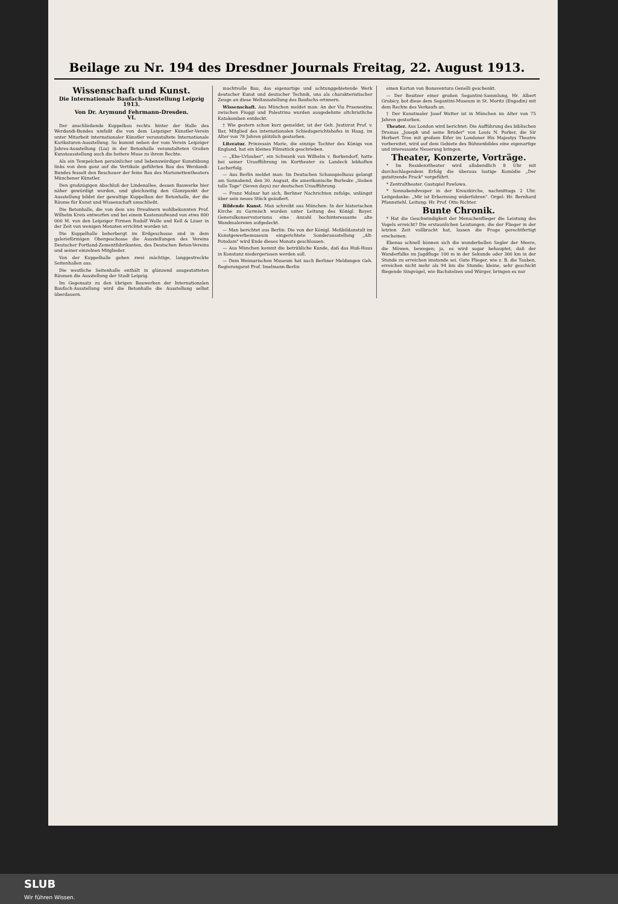Beilage zu Nr. 194 des Dresdner Journals Freitag, 22. August 1913.
Wissenschaft und Kunst.
Die Internationale Baufach-Ausstellung Leipzig 1913.
Von Dr. Arymund Fehrmann-Dresden.
VI.
Der anschließende Kuppelbau rechts hinter der Halle des Werdandi-Bundes umfaßt die von dem Leipziger Künstler-Verein unter Mitarbeit internationaler Künstler veranstaltete Internationale Karikaturen-Ausstellung. So kommt neben der vom Verein Leipziger Jahres-Ausstellung (Lia) in der Betonhalle veranstalteten Großen Kunstausstellung auch die heitere Muse zu ihrem Rechte.
Als ein Tempelchen persönlicher und liebenswürdiger Kunstübung links von dem ganz auf die Vertikale geführten Bau des Werdandi-Bundes fesselt den Beschauer der feine Bau des Marionettentheaters Münchener Künstler.
Den großzügigen Abschluß der Lindenallee, dessen Bauwerke hier näher gewürdigt wurden, und gleichzeitig den Glanzpunkt der Ausstellung bildet der gewaltige Kuppelbau der Betonhalle, der die Räume für Kunst und Wissenschaft umschließt.
Die Betonhalle, die von dem uns Dresdnern wohlbekannten Prof. Wilhelm Kreis entworfen und bei einem Kostenaufwand von etwa 800 000 M. von den Leipziger Firmen Rudolf Wolle und Kell & Löser in der Zeit von wenigen Monaten errichtet worden ist.
Die Kuppelhalle beherbergt im Erdgeschosse und in dem galerieförmigen Obergeschosse die Ausstellungen des Vereins Deutscher Portland-Zementfabrikanten, des Deutschen Beton-Vereins und seiner einzelnen Mitglieder.
Von der Kuppelhalle gehen zwei mächtige, langgestreckte Seitenhallen aus.
Die westliche Seitenhalle enthält in glänzend ausgestatteten Räumen die Ausstellung der Stadt Leipzig.
Im Gegensatz zu den übrigen Bauwerken der Internationalen Baufach-Ausstellung wird die Betonhalle die Ausstellung selbst überdauern.
machtvolle Bau, das eigenartige und achtunggebietende Werk deutscher Kunst und deutscher Technik, uns als charakteristischer Zeuge an diese Weltausstellung des Baufachs erinnern.
Wissenschaft. Aus München meldet man: An der Via Praenestina zwischen Fiuggi und Palestrina wurden ausgedehnte altchristliche Katakomben entdeckt.
† Wie gestern schon kurz gemeldet, ist der Geh. Justizrat Prof. v. Bar, Mitglied des internationalen Schiedsgerichtshofes in Haag, im Alter von 78 Jahren plötzlich gestorben.
Literatur. Prinzessin Marie, die einzige Tochter des Königs von England, hat ein kleines Filmstück geschrieben.
— „Ehe-Urlauber", ein Schwank von Wilhelm v. Borkendorf, hatte bei seiner Uraufführung im Kurtheater zu Landeck lebhaften Lacherfolg.
— Aus Berlin meldet man: Im Deutschen Schauspielhaus gelangt am Sonnabend, den 30. August, die amerikanische Burleske „Sieben tolle Tage" (Seven days) zur deutschen Uraufführung.
— Franz Molnar hat sich, Berliner Nachrichten zufolge, unlängst über sein neues Stück geäußert.
Bildende Kunst. Man schreibt aus München: In der historischen Kirche zu Garmisch wurden unter Leitung des Königl. Bayer. Generalkonservatoriums eine Anzahl hochinteressante alte Wandmalereien aufgedeckt.
— Man berichtet aus Berlin: Die von der Königl. Meßbildanstalt im Kunstgewerbemuseum eingerichtete Sonderausstellung „Alt-Potsdam" wird Ende dieses Monats geschlossen.
— Aus München kommt die betrübliche Kunde, daß das Huß-Haus in Konstanz niedergerissen werden soll.
— Dem Weimarischen Museum hat nach Berliner Meldungen Geh. Regierungsrat Prof. Imelmann-Berlin
einen Karton von Bonaventura Genelli geschenkt.
— Der Besitzer einer großen Segantini-Sammlung, Hr. Albert Grubicy, bot diese dem Segantini-Museum in St. Moritz (Engadin) mit dem Rechte des Verkaufs an.
† Der Kunstmaler Josef Watter ist in München im Alter von 75 Jahren gestorben.
Theater. Aus London wird berichtet: Die Aufführung des biblischen Dramas „Joseph und seine Brüder" von Louis N. Parker, die Sir Herbert Tree mit großem Eifer im Londoner His Majestys Theatre vorbereitet, wird auf dem Gebiete des Bühnenbildes eine eigenartige und interessante Neuerung bringen.
Theater, Konzerte, Vorträge.
* Im Residenztheater wird allabendlich 8 Uhr mit durchschlagendem Erfolg die überaus lustige Komödie „Der gutsitzende Frack" vorgeführt.
* Zentraltheater. Gastspiel Pawlowa.
* Sonnabendvesper in der Kreuzkirche, nachmittags 2 Uhr. Leitgedanke: „Mir ist Erbarmung widerfahren". Orgel: Hr. Bernhard Pfannstiehl. Leitung: Hr. Prof. Otto Richter.
Bunte Chronik.
* Hat die Geschwindigkeit der Menschenflieger die Leistung des Vogels erreicht? Die erstaunlichen Leistungen, die der Flieger in der letzten Zeit vollbracht hat, lassen die Frage gerechtfertigt erscheinen.
Ebenso schnell können sich die wunderbollen Segler der Meere, die Möwen, bewegen; ja, es wird sogar behauptet, daß der Wanderfalke im Jagdfluge 100 m in der Sekunde oder 360 km in der Stunde zu erreichen imstande sei. Gute Flieger, wie z. B. die Tauben, erreichen nicht mehr als 94 km die Stunde; kleine, sehr geschickt fliegende Singvögel, wie Bachstelzen und Würger, bringen es nur
SLUB
Wir führen Wissen.